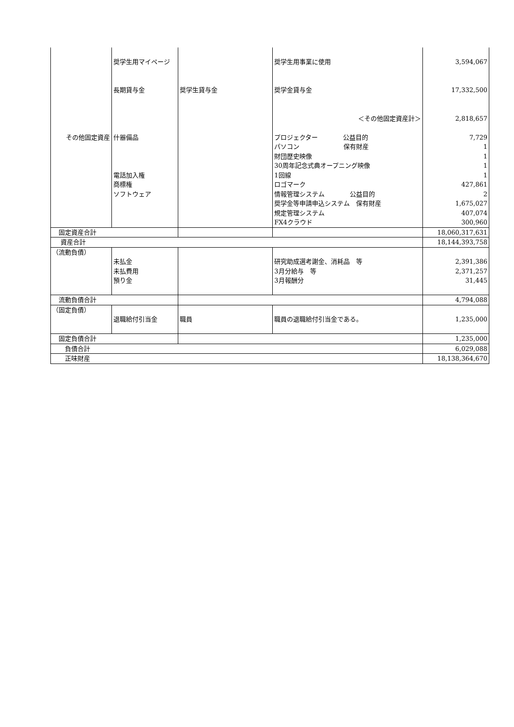| その他固定資産 | 奨学生用マイページ 長期貸与金 什器備品 電話加入権 商標権 ソフトウェア | 奨学生貸与金 | 奨学生用事業に使用 奨学金貸与金 ＜その他固定資産計＞ プロジェクター 公益目的 パソコン 保有財産 財団歴史映像 30周年記念式典オープニング映像 1回線 ロゴマーク 情報管理システム 公益目的 奨学金等申請申込システム 保有財産 規定管理システム FX4クラウド | 3,594,067 17,332,500 2,818,657 7,729 1 1 1 1 427,861 2 1,675,027 407,074 300,960 |
| 固定資産合計 | | | | 18,060,317,631 |
| 資産合計 | | | | 18,144,393,758 |
| （流動負債） | 未払金 未払費用 預り金 | | 研究助成選考謝金、消耗品 等 3月分給与 等 3月報酬分 | 2,391,386 2,371,257 31,445 |
| 流動負債合計 | | | | 4,794,088 |
| （固定負債） | 退職給付引当金 | 職員 | 職員の退職給付引当金である。 | 1,235,000 |
| 固定負債合計 | | | | 1,235,000 |
| 負債合計 | | | | 6,029,088 |
| 正味財産 | | | | 18,138,364,670 |